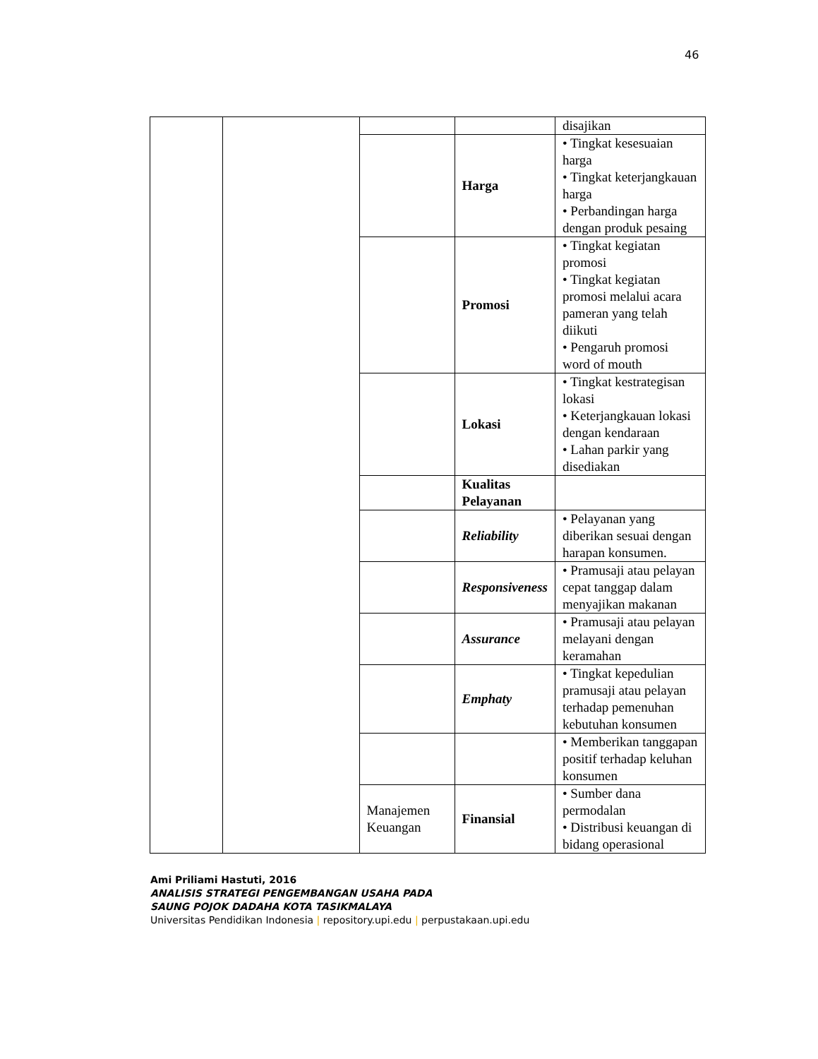46
| | | | | disajikan |
| | | | Harga | • Tingkat kesesuaian harga • Tingkat keterjangkauan harga • Perbandingan harga dengan produk pesaing |
| | | | Promosi | • Tingkat kegiatan promosi • Tingkat kegiatan promosi melalui acara pameran yang telah diikuti • Pengaruh promosi word of mouth |
| | | | Lokasi | • Tingkat kestrategisan lokasi • Keterjangkauan lokasi dengan kendaraan • Lahan parkir yang disediakan |
| | | | Kualitas Pelayanan | |
| | | | Reliability | • Pelayanan yang diberikan sesuai dengan harapan konsumen. |
| | | | Responsiveness | • Pramusaji atau pelayan cepat tanggap dalam menyajikan makanan |
| | | | Assurance | • Pramusaji atau pelayan melayani dengan keramahan |
| | | | Emphaty | • Tingkat kepedulian pramusaji atau pelayan terhadap pemenuhan kebutuhan konsumen |
| | | | | • Memberikan tanggapan positif terhadap keluhan konsumen |
| | | Manajemen Keuangan | Finansial | • Sumber dana permodalan • Distribusi keuangan di bidang operasional |
Ami Priliami Hastuti, 2016
ANALISIS STRATEGI PENGEMBANGAN USAHA PADA
SAUNG POJOK DADAHA KOTA TASIKMALAYA
Universitas Pendidikan Indonesia | repository.upi.edu | perpustakaan.upi.edu